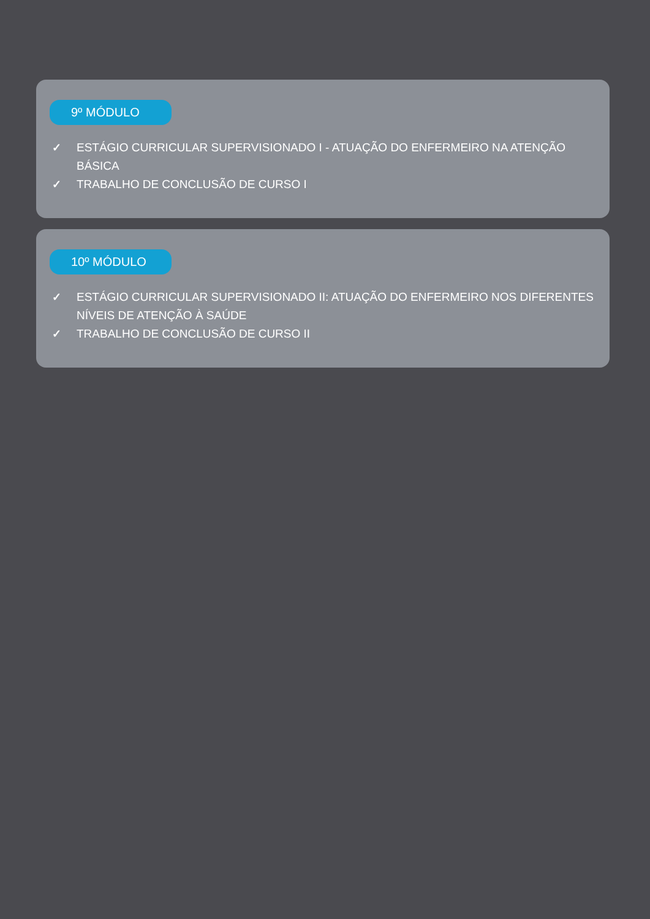9º MÓDULO
✓ ESTÁGIO CURRICULAR SUPERVISIONADO I - ATUAÇÃO DO ENFERMEIRO NA ATENÇÃO BÁSICA
✓ TRABALHO DE CONCLUSÃO DE CURSO I
10º MÓDULO
✓ ESTÁGIO CURRICULAR SUPERVISIONADO II: ATUAÇÃO DO ENFERMEIRO NOS DIFERENTES NÍVEIS DE ATENÇÃO À SAÚDE
✓ TRABALHO DE CONCLUSÃO DE CURSO II